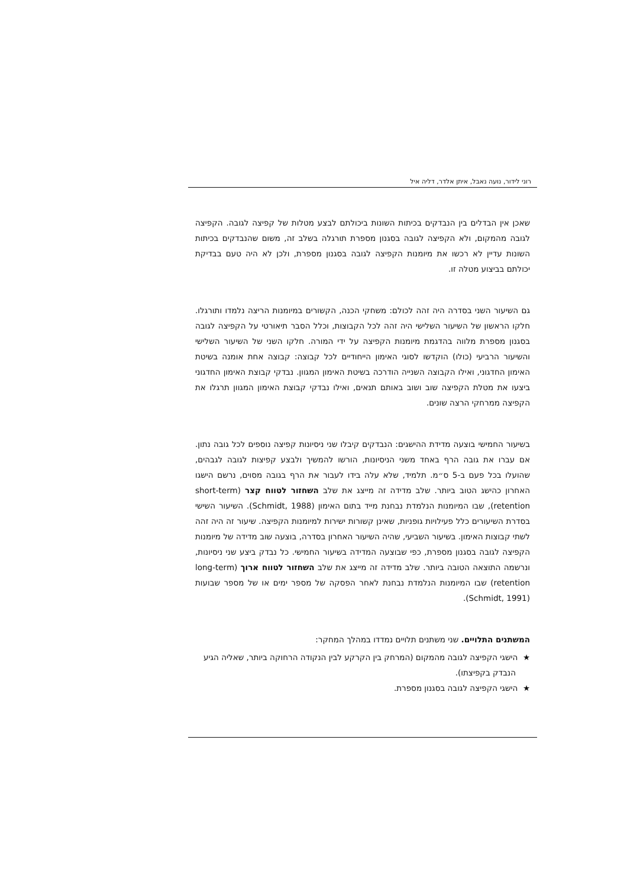רוני לידור, נועה נאבל, איתן אלדר, דליה איל
שאכן אין הבדלים בין הנבדקים בכיתות השונות ביכולתם לבצע מטלות של קפיצה לגובה. הקפיצה לגובה מהמקום, ולא הקפיצה לגובה בסגנון מספרת תורגלה בשלב זה, משום שהנבדקים בכיתות השונות עדיין לא רכשו את מיומנות הקפיצה לגובה בסגנון מספרת, ולכן לא היה טעם בבדיקת יכולתם בביצוע מטלה זו.
גם השיעור השני בסדרה היה זהה לכולם: משחקי הכנה, הקשורים במיומנות הריצה נלמדו ותורגלו. חלקו הראשון של השיעור השלישי היה זהה לכל הקבוצות, וכלל הסבר תיאורטי על הקפיצה לגובה בסגנון מספרת מלווה בהדגמת מיומנות הקפיצה על ידי המורה. חלקו השני של השיעור השלישי והשיעור הרביעי (כולו) הוקדשו לסוגי האימון הייחודיים לכל קבוצה: קבוצה אחת אומנה בשיטת האימון החדגוני, ואילו הקבוצה השנייה הודרכה בשיטת האימון המגוון. נבדקי קבוצת האימון החדגוני ביצעו את מטלת הקפיצה שוב ושוב באותם תנאים, ואילו נבדקי קבוצת האימון המגוון תרגלו את הקפיצה ממרחקי הרצה שונים.
בשיעור החמישי בוצעה מדידת ההישגים: הנבדקים קיבלו שני ניסיונות קפיצה נוספים לכל גובה נתון. אם עברו את גובה הרף באחד משני הניסיונות, הורשו להמשיך ולבצע קפיצות לגובה לגבהים, שהועלו בכל פעם ב-5 ס״מ. תלמיד, שלא עלה בידו לעבור את הרף בגובה מסוים, נרשם הישגו האחרון כהישג הטוב ביותר. שלב מדידה זה מייצג את שלב השחזור לטווח קצר (short-term retention), שבו המיומנות הנלמדת נבחנת מייד בתום האימון (Schmidt, 1988). השיעור השישי בסדרת השיעורים כלל פעילויות גופניות, שאינן קשורות ישירות למיומנות הקפיצה. שיעור זה היה זהה לשתי קבוצות האימון. בשיעור השביעי, שהיה השיעור האחרון בסדרה, בוצעה שוב מדידה של מיומנות הקפיצה לגובה בסגנון מספרת, כפי שבוצעה המדידה בשיעור החמישי. כל נבדק ביצע שני ניסיונות, ונרשמה התוצאה הטובה ביותר. שלב מדידה זה מייצג את שלב השחזור לטווח ארוך (long-term retention) שבו המיומנות הנלמדת נבחנת לאחר הפסקה של מספר ימים או של מספר שבועות (Schmidt, 1991).
המשתנים התלויים. שני משתנים תלויים נמדדו במהלך המחקר:
★ הישגי הקפיצה לגובה מהמקום (המרחק בין הקרקע לבין הנקודה הרחוקה ביותר, שאליה הגיע הנבדק בקפיצתו).
★ הישגי הקפיצה לגובה בסגנון מספרת.